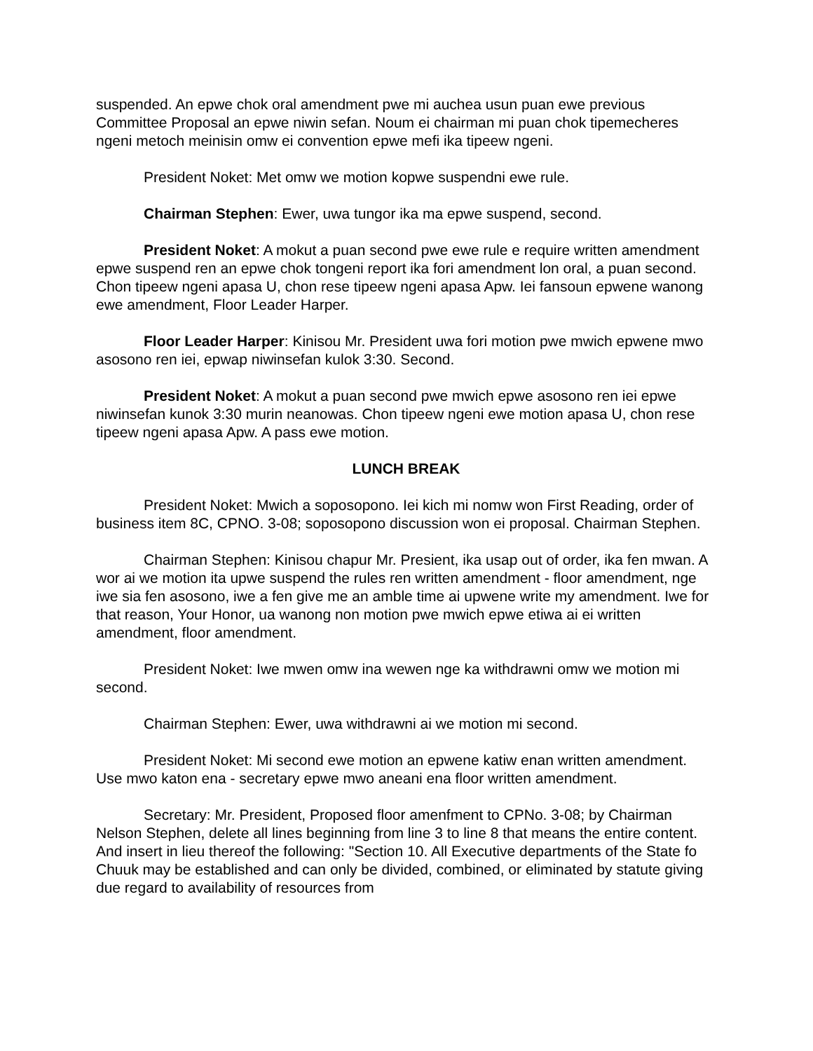suspended. An epwe chok oral amendment pwe mi auchea usun puan ewe previous Committee Proposal an epwe niwin sefan. Noum ei chairman mi puan chok tipemecheres ngeni metoch meinisin omw ei convention epwe mefi ika tipeew ngeni.
President Noket: Met omw we motion kopwe suspendni ewe rule.
Chairman Stephen: Ewer, uwa tungor ika ma epwe suspend, second.
President Noket: A mokut a puan second pwe ewe rule e require written amendment epwe suspend ren an epwe chok tongeni report ika fori amendment lon oral, a puan second. Chon tipeew ngeni apasa U, chon rese tipeew ngeni apasa Apw. Iei fansoun epwene wanong ewe amendment, Floor Leader Harper.
Floor Leader Harper: Kinisou Mr. President uwa fori motion pwe mwich epwene mwo asosono ren iei, epwap niwinsefan kulok 3:30. Second.
President Noket: A mokut a puan second pwe mwich epwe asosono ren iei epwe niwinsefan kunok 3:30 murin neanowas. Chon tipeew ngeni ewe motion apasa U, chon rese tipeew ngeni apasa Apw. A pass ewe motion.
LUNCH BREAK
President Noket: Mwich a soposopono. Iei kich mi nomw won First Reading, order of business item 8C, CPNO. 3-08; soposopono discussion won ei proposal. Chairman Stephen.
Chairman Stephen: Kinisou chapur Mr. Presient, ika usap out of order, ika fen mwan. A wor ai we motion ita upwe suspend the rules ren written amendment - floor amendment, nge iwe sia fen asosono, iwe a fen give me an amble time ai upwene write my amendment. Iwe for that reason, Your Honor, ua wanong non motion pwe mwich epwe etiwa ai ei written amendment, floor amendment.
President Noket: Iwe mwen omw ina wewen nge ka withdrawni omw we motion mi second.
Chairman Stephen: Ewer, uwa withdrawni ai we motion mi second.
President Noket: Mi second ewe motion an epwene katiw enan written amendment. Use mwo katon ena - secretary epwe mwo aneani ena floor written amendment.
Secretary: Mr. President, Proposed floor amenfment to CPNo. 3-08; by Chairman Nelson Stephen, delete all lines beginning from line 3 to line 8 that means the entire content. And insert in lieu thereof the following: "Section 10. All Executive departments of the State fo Chuuk may be established and can only be divided, combined, or eliminated by statute giving due regard to availability of resources from